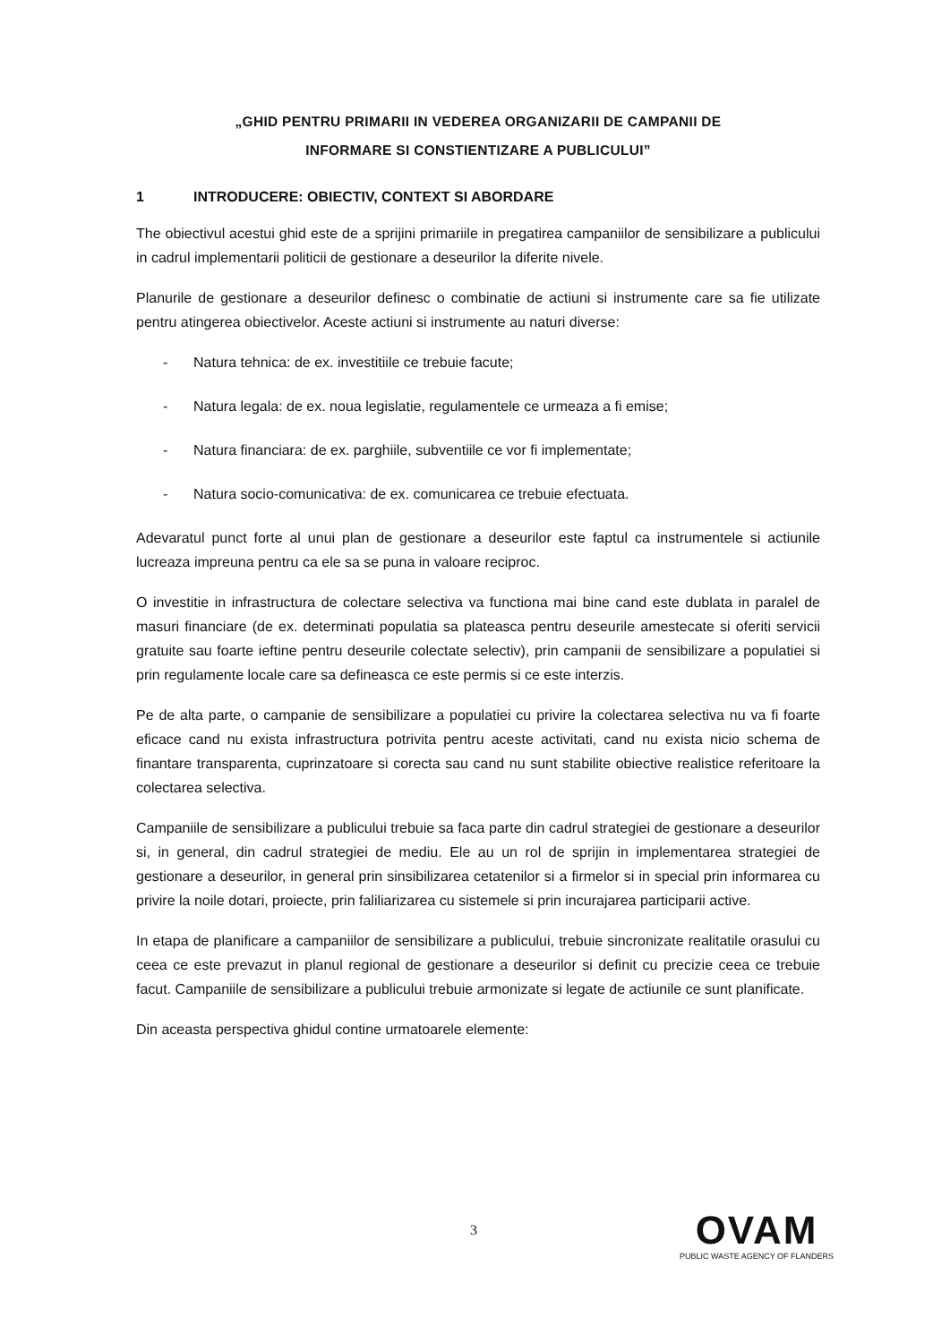„GHID PENTRU PRIMARII IN VEDEREA ORGANIZARII DE CAMPANII DE
INFORMARE SI CONSTIENTIZARE A PUBLICULUI”
1 INTRODUCERE: OBIECTIV, CONTEXT SI ABORDARE
The obiectivul acestui ghid este de a sprijini primariile in pregatirea campaniilor de sensibilizare a publicului in cadrul implementarii politicii de gestionare a deseurilor la diferite nivele.
Planurile de gestionare a deseurilor definesc o combinatie de actiuni si instrumente care sa fie utilizate pentru atingerea obiectivelor. Aceste actiuni si instrumente au naturi diverse:
- Natura tehnica: de ex. investitiile ce trebuie facute;
- Natura legala: de ex. noua legislatie, regulamentele ce urmeaza a fi emise;
- Natura financiara: de ex. parghiile, subventiile ce vor fi implementate;
- Natura socio-comunicativa: de ex. comunicarea ce trebuie efectuata.
Adevaratul punct forte al unui plan de gestionare a deseurilor este faptul ca instrumentele si actiunile lucreaza impreuna pentru ca ele sa se puna in valoare reciproc.
O investitie in infrastructura de colectare selectiva va functiona mai bine cand este dublata in paralel de masuri financiare (de ex. determinati populatia sa plateasca pentru deseurile amestecate si oferiti servicii gratuite sau foarte ieftine pentru deseurile colectate selectiv), prin campanii de sensibilizare a populatiei si prin regulamente locale care sa defineasca ce este permis si ce este interzis.
Pe de alta parte, o campanie de sensibilizare a populatiei cu privire la colectarea selectiva nu va fi foarte eficace cand nu exista infrastructura potrivita pentru aceste activitati, cand nu exista nicio schema de finantare transparenta, cuprinzatoare si corecta sau cand nu sunt stabilite obiective realistice referitoare la colectarea selectiva.
Campaniile de sensibilizare a publicului trebuie sa faca parte din cadrul strategiei de gestionare a deseurilor si, in general, din cadrul strategiei de mediu. Ele au un rol de sprijin in implementarea strategiei de gestionare a deseurilor, in general prin sinsibilizarea cetatenilor si a firmelor si in special prin informarea cu privire la noile dotari, proiecte, prin faliliarizarea cu sistemele si prin incurajarea participarii active.
In etapa de planificare a campaniilor de sensibilizare a publicului, trebuie sincronizate realitatile orasului cu ceea ce este prevazut in planul regional de gestionare a deseurilor si definit cu precizie ceea ce trebuie facut. Campaniile de sensibilizare a publicului trebuie armonizate si legate de actiunile ce sunt planificate.
Din aceasta perspectiva ghidul contine urmatoarele elemente:
3
OVAM
PUBLIC WASTE AGENCY OF FLANDERS